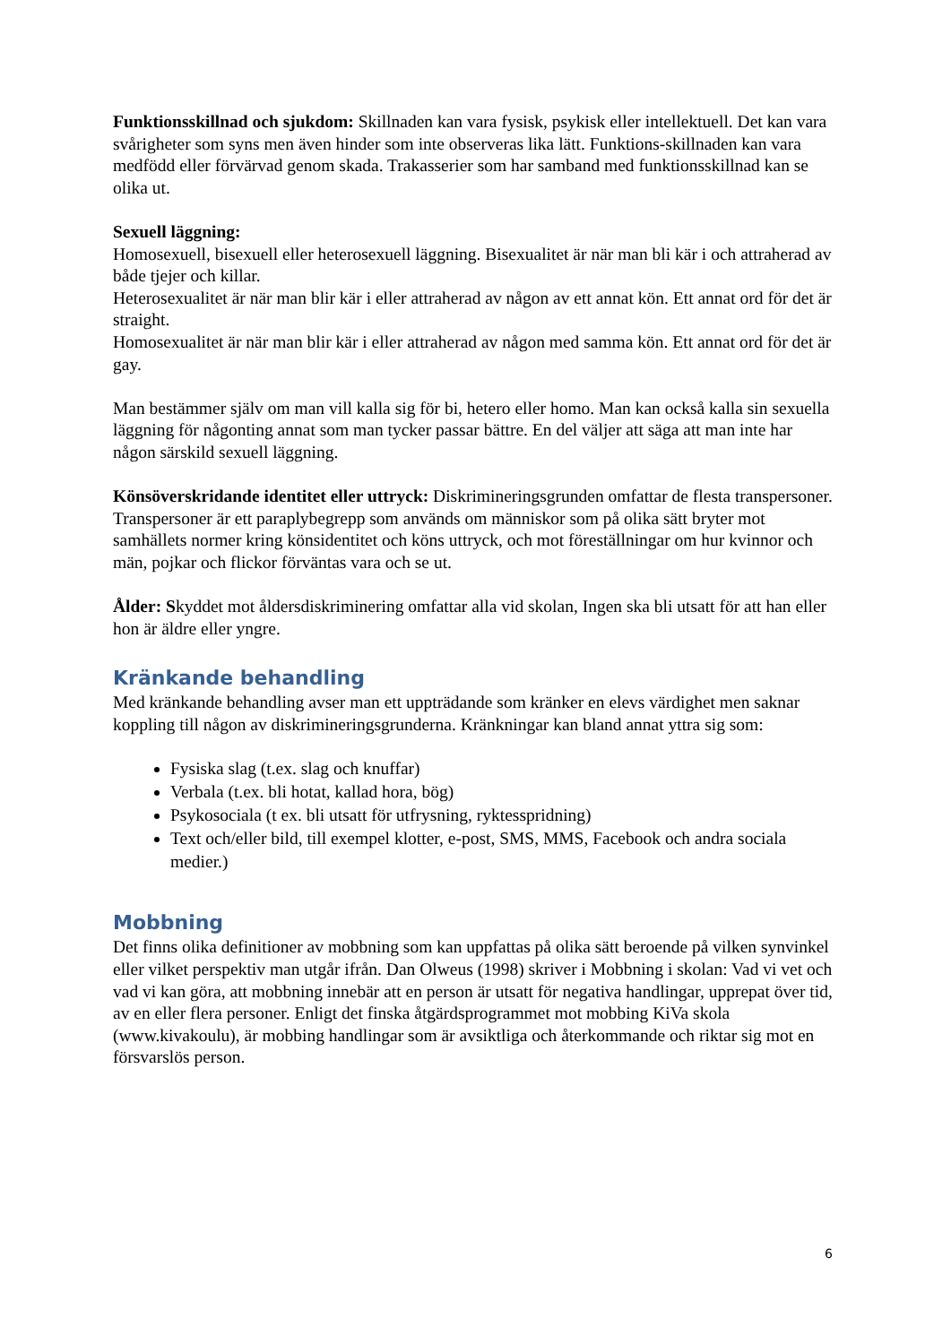Funktionsskillnad och sjukdom: Skillnaden kan vara fysisk, psykisk eller intellektuell. Det kan vara svårigheter som syns men även hinder som inte observeras lika lätt. Funktions-skillnaden kan vara medfödd eller förvärvad genom skada. Trakasserier som har samband med funktionsskillnad kan se olika ut.
Sexuell läggning:
Homosexuell, bisexuell eller heterosexuell läggning. Bisexualitet är när man bli kär i och attraherad av både tjejer och killar.
Heterosexualitet är när man blir kär i eller attraherad av någon av ett annat kön. Ett annat ord för det är straight.
Homosexualitet är när man blir kär i eller attraherad av någon med samma kön. Ett annat ord för det är gay.
Man bestämmer själv om man vill kalla sig för bi, hetero eller homo. Man kan också kalla sin sexuella läggning för någonting annat som man tycker passar bättre. En del väljer att säga att man inte har någon särskild sexuell läggning.
Könsöverskridande identitet eller uttryck: Diskrimineringsgrunden omfattar de flesta transpersoner. Transpersoner är ett paraplybegrepp som används om människor som på olika sätt bryter mot samhällets normer kring könsidentitet och köns uttryck, och mot föreställningar om hur kvinnor och män, pojkar och flickor förväntas vara och se ut.
Ålder: Skyddet mot åldersdiskriminering omfattar alla vid skolan, Ingen ska bli utsatt för att han eller hon är äldre eller yngre.
Kränkande behandling
Med kränkande behandling avser man ett uppträdande som kränker en elevs värdighet men saknar koppling till någon av diskrimineringsgrunderna. Kränkningar kan bland annat yttra sig som:
Fysiska slag (t.ex. slag och knuffar)
Verbala (t.ex. bli hotat, kallad hora, bög)
Psykosociala (t ex. bli utsatt för utfrysning, ryktesspridning)
Text och/eller bild, till exempel klotter, e-post, SMS, MMS, Facebook och andra sociala medier.)
Mobbning
Det finns olika definitioner av mobbning som kan uppfattas på olika sätt beroende på vilken synvinkel eller vilket perspektiv man utgår ifrån. Dan Olweus (1998) skriver i Mobbning i skolan: Vad vi vet och vad vi kan göra, att mobbning innebär att en person är utsatt för negativa handlingar, upprepat över tid, av en eller flera personer. Enligt det finska åtgärdsprogrammet mot mobbing KiVa skola (www.kivakoulu), är mobbing handlingar som är avsiktliga och återkommande och riktar sig mot en försvarslös person.
6